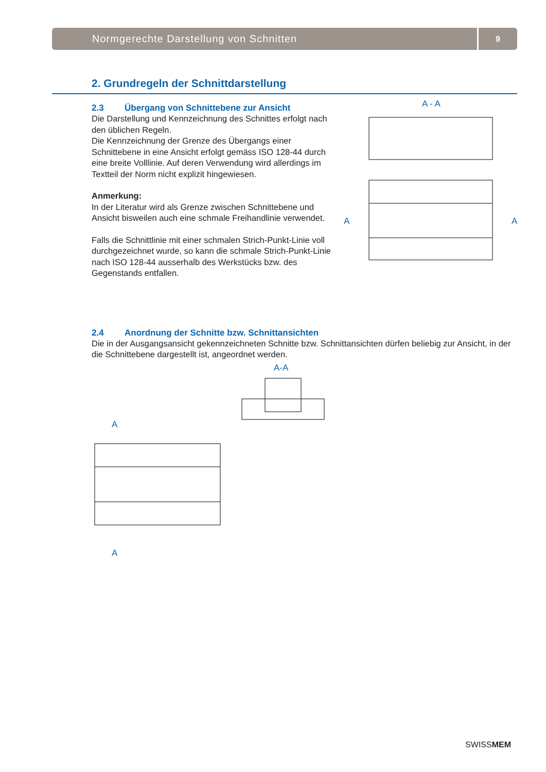Normgerechte Darstellung von Schnitten
9
2. Grundregeln der Schnittdarstellung
2.3 Übergang von Schnittebene zur Ansicht
Die Darstellung und Kennzeichnung des Schnittes erfolgt nach den üblichen Regeln.
Die Kennzeichnung der Grenze des Übergangs einer Schnittebene in eine Ansicht erfolgt gemäss ISO 128-44 durch eine breite Volllinie. Auf deren Verwendung wird allerdings im Textteil der Norm nicht explizit hingewiesen.
Anmerkung:
In der Literatur wird als Grenze zwischen Schnittebene und Ansicht bisweilen auch eine schmale Freihandlinie verwendet.
Falls die Schnittlinie mit einer schmalen Strich-Punkt-Linie voll durchgezeichnet wurde, so kann die schmale Strich-Punkt-Linie nach ISO 128-44 ausserhalb des Werkstücks bzw. des Gegenstands entfallen.
2.4 Anordnung der Schnitte bzw. Schnittansichten
Die in der Ausgangsansicht gekennzeichneten Schnitte bzw. Schnittansichten dürfen beliebig zur Ansicht, in der die Schnittebene dargestellt ist, angeordnet werden.
A - A
A
A
A-A
A
A
SWISSMEM